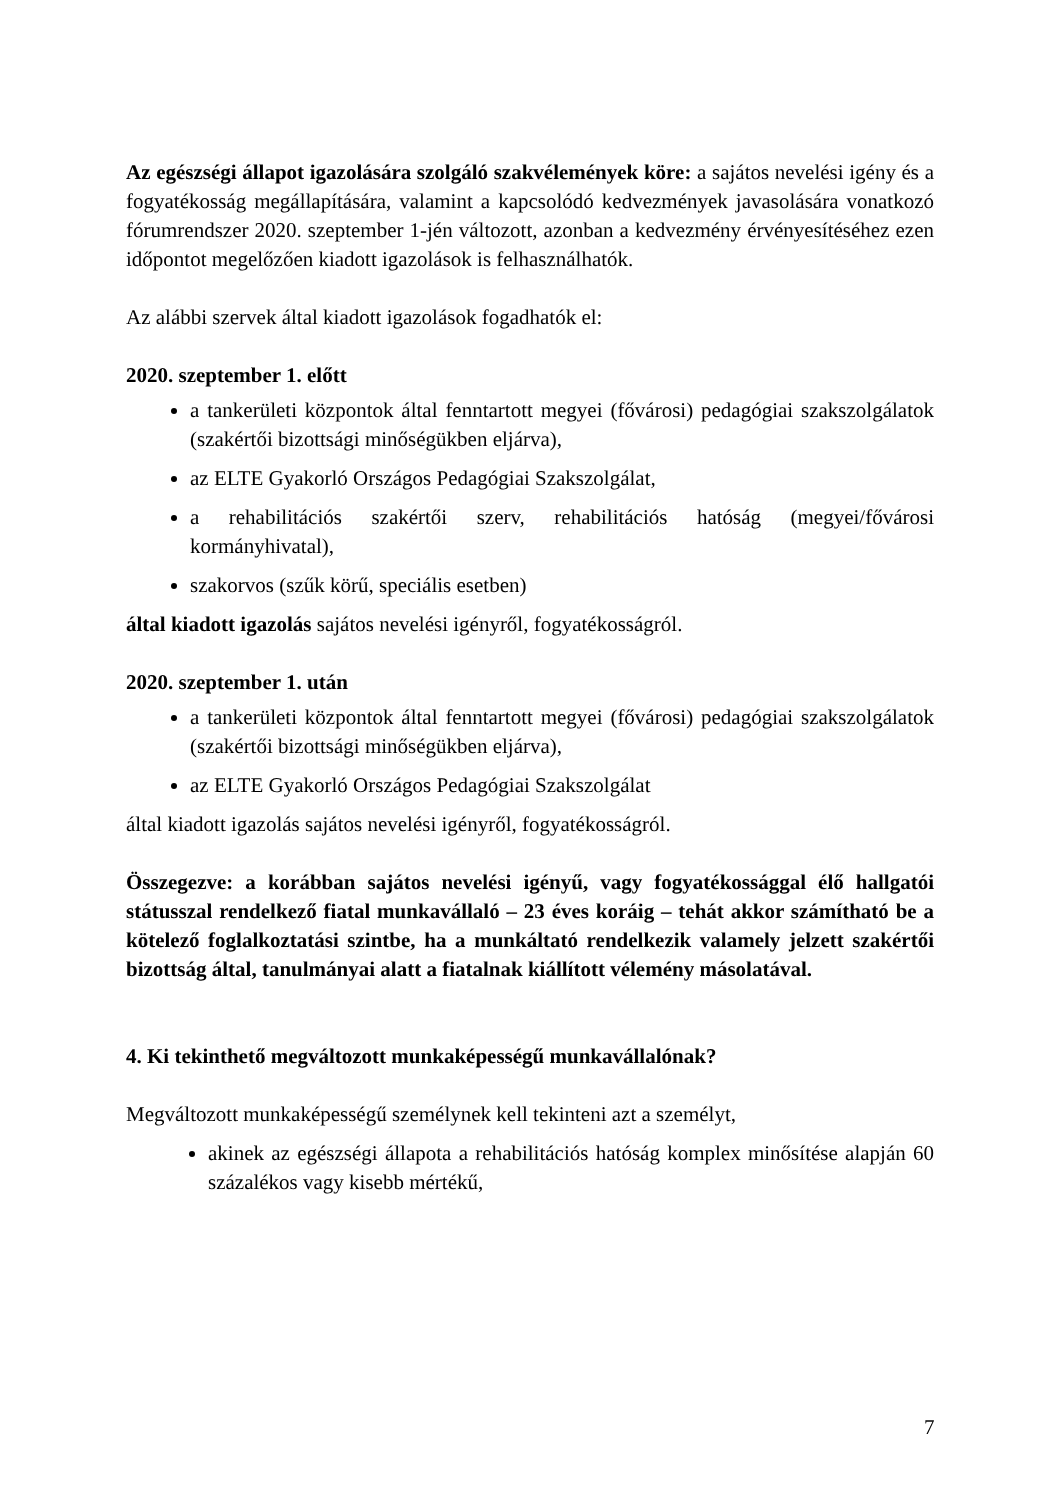Az egészségi állapot igazolására szolgáló szakvélemények köre: a sajátos nevelési igény és a fogyatékosság megállapítására, valamint a kapcsolódó kedvezmények javasolására vonatkozó fórumrendszer 2020. szeptember 1-jén változott, azonban a kedvezmény érvényesítéséhez ezen időpontot megelőzően kiadott igazolások is felhasználhatók.
Az alábbi szervek által kiadott igazolások fogadhatók el:
2020. szeptember 1. előtt
a tankerületi központok által fenntartott megyei (fővárosi) pedagógiai szakszolgálatok (szakértői bizottsági minőségükben eljárva),
az ELTE Gyakorló Országos Pedagógiai Szakszolgálat,
a rehabilitációs szakértői szerv, rehabilitációs hatóság (megyei/fővárosi kormányhivatal),
szakorvos (szűk körű, speciális esetben)
által kiadott igazolás sajátos nevelési igényről, fogyatékosságról.
2020. szeptember 1. után
a tankerületi központok által fenntartott megyei (fővárosi) pedagógiai szakszolgálatok (szakértői bizottsági minőségükben eljárva),
az ELTE Gyakorló Országos Pedagógiai Szakszolgálat
által kiadott igazolás sajátos nevelési igényről, fogyatékosságról.
Összegezve: a korábban sajátos nevelési igényű, vagy fogyatékossággal élő hallgatói státusszal rendelkező fiatal munkavállaló – 23 éves koráig – tehát akkor számítható be a kötelező foglalkoztatási szintbe, ha a munkáltató rendelkezik valamely jelzett szakértői bizottság által, tanulmányai alatt a fiatalnak kiállított vélemény másolatával.
4. Ki tekinthető megváltozott munkaképességű munkavállalónak?
Megváltozott munkaképességű személynek kell tekinteni azt a személyt,
akinek az egészségi állapota a rehabilitációs hatóság komplex minősítése alapján 60 százalékos vagy kisebb mértékű,
7